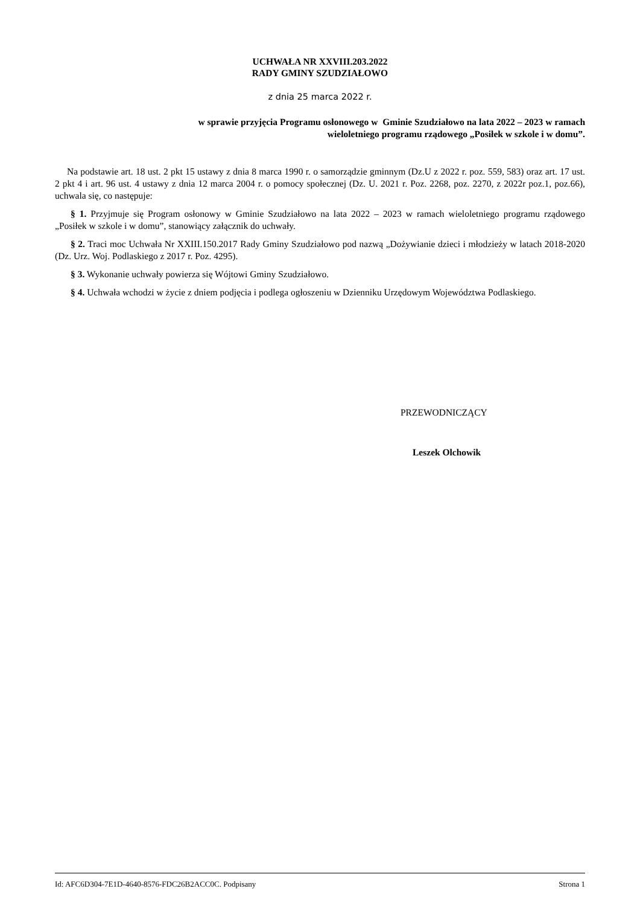UCHWAŁA NR XXVIII.203.2022
RADY GMINY SZUDZIAŁOWO
z dnia 25 marca 2022 r.
w sprawie przyjęcia Programu osłonowego w Gminie Szudziałowo na lata 2022 – 2023 w ramach
wieloletniego programu rządowego „Posiłek w szkole i w domu”.
Na podstawie art. 18 ust. 2 pkt 15 ustawy z dnia 8 marca 1990 r. o samorządzie gminnym (Dz.U z 2022 r. poz. 559, 583) oraz art. 17 ust. 2 pkt 4 i art. 96 ust. 4 ustawy z dnia 12 marca 2004 r. o pomocy społecznej (Dz. U. 2021 r. Poz. 2268, poz. 2270, z 2022r poz.1, poz.66), uchwala się, co następuje:
§ 1. Przyjmuje się Program osłonowy w Gminie Szudziałowo na lata 2022 – 2023 w ramach wieloletniego programu rządowego „Posiłek w szkole i w domu”, stanowiący załącznik do uchwały.
§ 2. Traci moc Uchwała Nr XXIII.150.2017 Rady Gminy Szudziałowo pod nazwą „Dożywianie dzieci i młodzieży w latach 2018-2020 (Dz. Urz. Woj. Podlaskiego z 2017 r. Poz. 4295).
§ 3. Wykonanie uchwały powierza się Wójtowi Gminy Szudziałowo.
§ 4. Uchwała wchodzi w życie z dniem podjęcia i podlega ogłoszeniu w Dzienniku Urzędowym Województwa Podlaskiego.
PRZEWODNICZĄCY
Leszek Olchowik
Id: AFC6D304-7E1D-4640-8576-FDC26B2ACC0C. Podpisany Strona 1